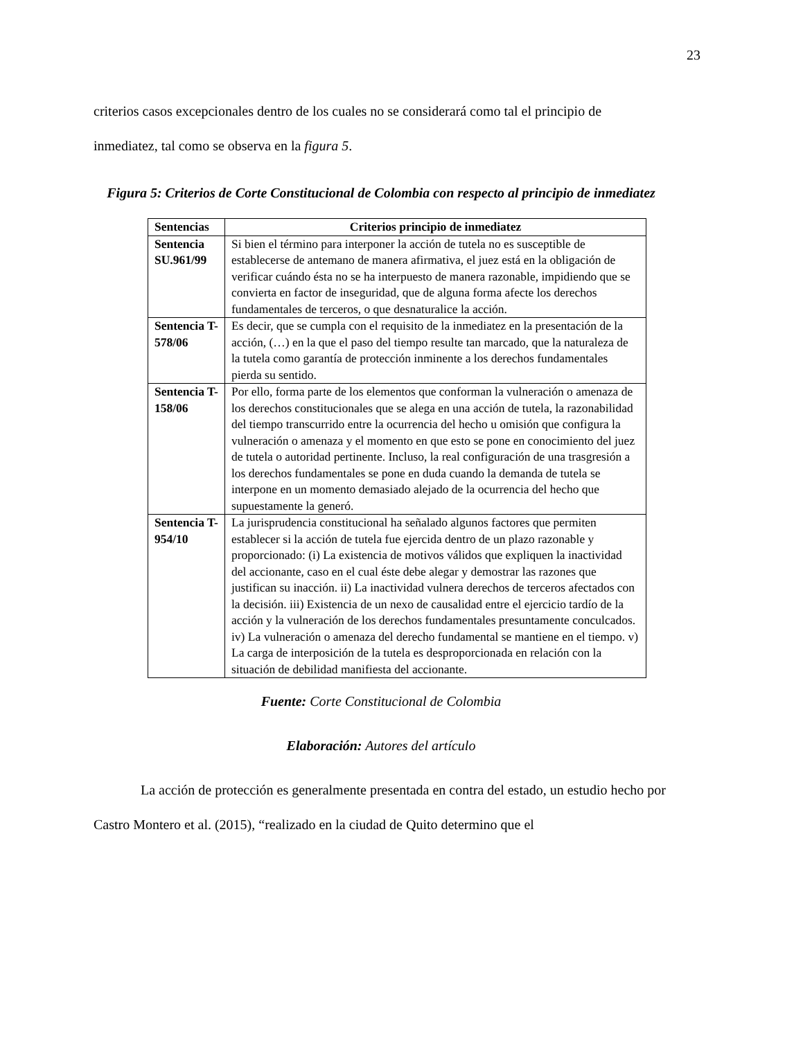23
criterios casos excepcionales dentro de los cuales no se considerará como tal el principio de inmediatez, tal como se observa en la figura 5.
Figura 5: Criterios de Corte Constitucional de Colombia con respecto al principio de inmediatez
| Sentencias | Criterios principio de inmediatez |
| --- | --- |
| Sentencia SU.961/99 | Si bien el término para interponer la acción de tutela no es susceptible de establecerse de antemano de manera afirmativa, el juez está en la obligación de verificar cuándo ésta no se ha interpuesto de manera razonable, impidiendo que se convierta en factor de inseguridad, que de alguna forma afecte los derechos fundamentales de terceros, o que desnaturalice la acción. |
| Sentencia T-578/06 | Es decir, que se cumpla con el requisito de la inmediatez en la presentación de la acción, (…) en la que el paso del tiempo resulte tan marcado, que la naturaleza de la tutela como garantía de protección inminente a los derechos fundamentales pierda su sentido. |
| Sentencia T-158/06 | Por ello, forma parte de los elementos que conforman la vulneración o amenaza de los derechos constitucionales que se alega en una acción de tutela, la razonabilidad del tiempo transcurrido entre la ocurrencia del hecho u omisión que configura la vulneración o amenaza y el momento en que esto se pone en conocimiento del juez de tutela o autoridad pertinente. Incluso, la real configuración de una trasgresión a los derechos fundamentales se pone en duda cuando la demanda de tutela se interpone en un momento demasiado alejado de la ocurrencia del hecho que supuestamente la generó. |
| Sentencia T-954/10 | La jurisprudencia constitucional ha señalado algunos factores que permiten establecer si la acción de tutela fue ejercida dentro de un plazo razonable y proporcionado: (i) La existencia de motivos válidos que expliquen la inactividad del accionante, caso en el cual éste debe alegar y demostrar las razones que justifican su inacción. ii) La inactividad vulnera derechos de terceros afectados con la decisión. iii) Existencia de un nexo de causalidad entre el ejercicio tardío de la acción y la vulneración de los derechos fundamentales presuntamente conculcados. iv) La vulneración o amenaza del derecho fundamental se mantiene en el tiempo. v) La carga de interposición de la tutela es desproporcionada en relación con la situación de debilidad manifiesta del accionante. |
Fuente: Corte Constitucional de Colombia
Elaboración: Autores del artículo
La acción de protección es generalmente presentada en contra del estado, un estudio hecho por Castro Montero et al. (2015), “realizado en la ciudad de Quito determino que el